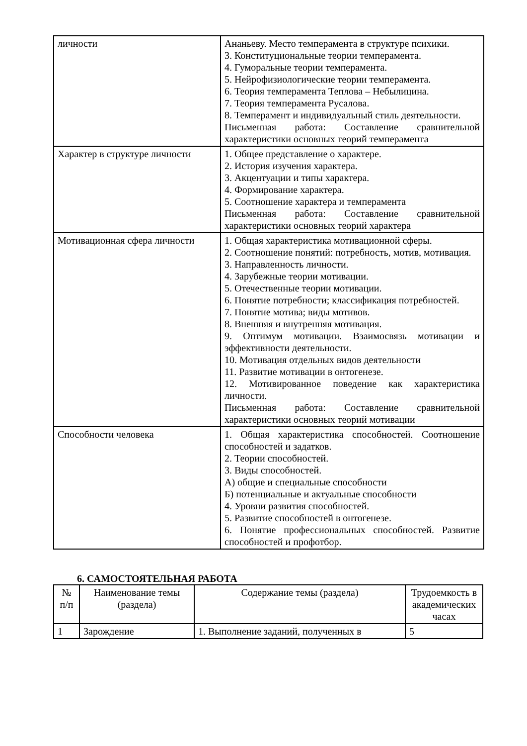| личности | Ананьеву. Место темперамента в структуре психики. 3. Конституциональные теории темперамента. 4. Гуморальные теории темперамента. 5. Нейрофизиологические теории темперамента. 6. Теория темперамента Теплова – Небылицина. 7. Теория темперамента Русалова. 8. Темперамент и индивидуальный стиль деятельности. Письменная работа: Составление сравнительной характеристики основных теорий темперамента |
| Характер в структуре личности | 1. Общее представление о характере. 2. История изучения характера. 3. Акцентуации и типы характера. 4. Формирование характера. 5. Соотношение характера и темперамента Письменная работа: Составление сравнительной характеристики основных теорий характера |
| Мотивационная сфера личности | 1. Общая характеристика мотивационной сферы. 2. Соотношение понятий: потребность, мотив, мотивация. 3. Направленность личности. 4. Зарубежные теории мотивации. 5. Отечественные теории мотивации. 6. Понятие потребности; классификация потребностей. 7. Понятие мотива; виды мотивов. 8. Внешняя и внутренняя мотивация. 9. Оптимум мотивации. Взаимосвязь мотивации и эффективности деятельности. 10. Мотивация отдельных видов деятельности 11. Развитие мотивации в онтогенезе. 12. Мотивированное поведение как характеристика личности. Письменная работа: Составление сравнительной характеристики основных теорий мотивации |
| Способности человека | 1. Общая характеристика способностей. Соотношение способностей и задатков. 2. Теории способностей. 3. Виды способностей. А) общие и специальные способности Б) потенциальные и актуальные способности 4. Уровни развития способностей. 5. Развитие способностей в онтогенезе. 6. Понятие профессиональных способностей. Развитие способностей и профотбор. |
6. САМОСТОЯТЕЛЬНАЯ РАБОТА
| № п/п | Наименование темы (раздела) | Содержание темы (раздела) | Трудоемкость в академических часах |
| --- | --- | --- | --- |
| 1 | Зарождение | 1. Выполнение заданий, полученных в | 5 |